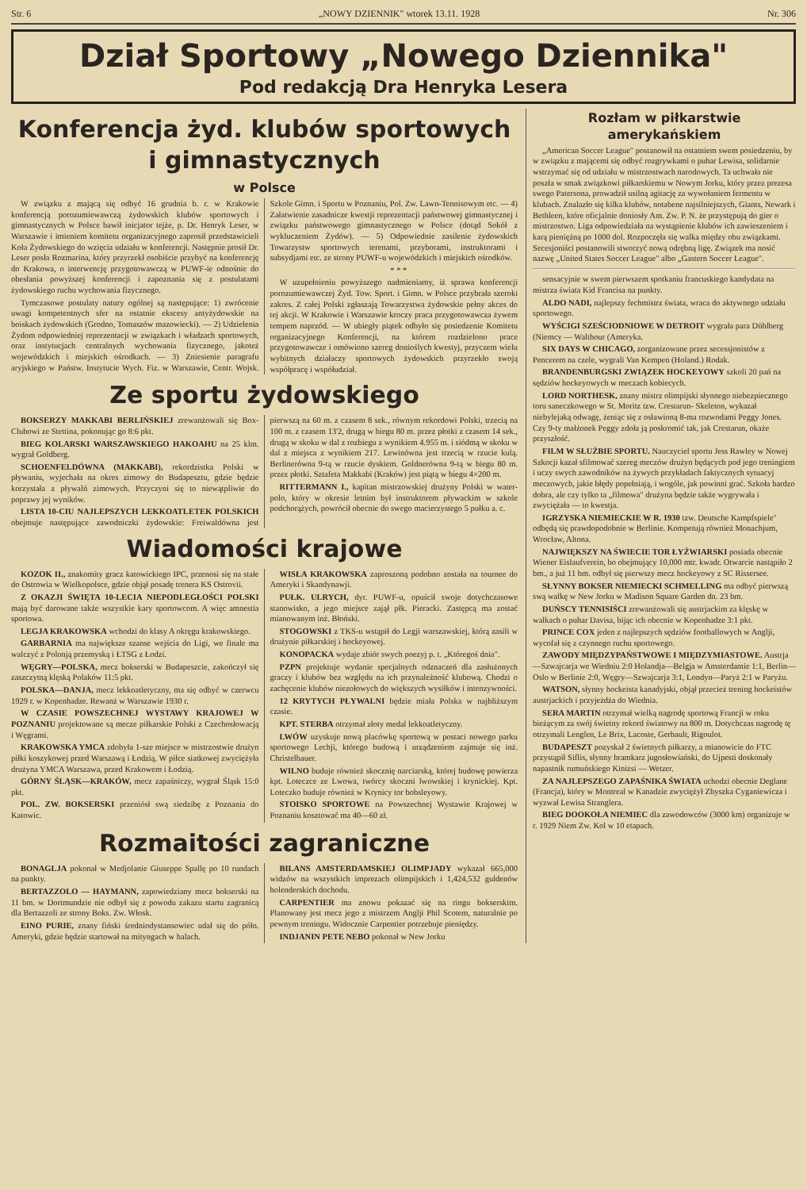Str. 6 „NOWY DZIENNIK" wtorek 13.11. 1928 Nr. 306
Dział Sportowy „Nowego Dziennika"
Pod redakcją Dra Henryka Lesera
Konferencja żyd. klubów sportowych i gimnastycznych
w Polsce
W związku z mającą się odbyć 16 grudnia b. r. w Krakowie konferencją porozumiewawczą żydowskich klubów sportowych i gimnastycznych w Polsce bawił inicjator tejże, p. Dr. Henryk Leser, w Warszawie i imieniem komitetu organizacyjnego zaprosił przedstawicieli Koła Żydowskiego do wzięcia udziału w konferencji. Następnie prosił Dr. Leser posła Rozmarina, który przyrzekł osobiście przybyć na konferencję do Krakowa, o interwencję przygotowawczą w PUWF-ie odnośnie do obesłania powyższej konferencji i zapoznania się z postulatami żydowskiego ruchu wychowania fizycznego.
Tymczasowe postulaty natury ogólnej są następujące: 1) zwrócenie uwagi kompetentnych sfer na ostatnie ekscesy antyżydowskie na boiskach żydowskich (Grodno, Tomaszów mazowiecki). — 2) Udzielenia Żydom odpowiedniej reprezentacji w związkach i władzach sportowych, oraz instytucjach centralnych wychowania fizycznego, jakoteż wojewódzkich i miejskich ośrodkach. — 3) Zniesienie paragrafu aryjskiego w Państw. Instytucie Wych. Fiz. w Warszawie, Centr. Wojsk. Szkole Gimn. i Sportu w Poznaniu, Pol. Zw. Lawn-Tennisowym etc. — 4) Załatwienie zasadnicze kwestji reprezentacji państwowej gimnastycznej i związku państwowego gimnastycznego w Polsce (dotąd Sokół z wykluczeniem Żydów). — 5) Odpowiednie zasilenie żydowskich Towarzystw sportowych terenami, przyborami, instruktorami i subsydjami etc. ze strony PUWF-u wojewódzkich i miejskich ośrodków.
* * *
W uzupełnieniu powyższego nadmieniamy, iż sprawa konferencji porozumiewawczej Żyd. Tow. Sport. i Gimn. w Polsce przybrała szeroki zakres. Z całej Polski zgłaszają Towarzystwa żydowskie pełny akces do tej akcji. W Krakowie i Warszawie kroczy praca przygotowawcza żywem tempem naprzód. — W ubiegły piątek odbyło się posiedzenie Komitetu organizacyjnego Konferencji, na którem rozdzielono prace przygotowawcze i omówiono szereg donioślych kwestyj, przyczem wielu wybitnych działaczy sportowych żydowskich przyrzekło swoją współpracę i współudział.
Ze sportu żydowskiego
BOKSERZY MAKKABI BERLIŃSKIEJ zrewanżowali się Box-Clubowi ze Stettina, pokonując go 8:6 pkt.
BIEG KOLARSKI WARSZAWSKIEGO HAKOAHU na 25 klm. wygrał Goldberg.
SCHOENFELDÓWNA (MAKKABI), rekordzistka Polski w pływaniu, wyjechała na okres zimowy do Budapesztu, gdzie będzie korzystała z pływalń zimowych. Przyczyni się to niewątpliwie do poprawy jej wyników.
LISTA 10-CIU NAJLEPSZYCH LEKKOATLETEK POLSKICH obejmuje następujące zawodniczki żydowskie: Freiwaldówna jest pierwszą na 60 m. z czasem 8 sek., równym rekordowi Polski, trzecią na 100 m. z czasem 13'2, drugą w biegu 80 m. przez płotki z czasem 14 sek., drugą w skoku w dal z rozbiegu z wynikiem 4.955 m. i siódmą w skoku w dal z miejsca z wynikiem 217. Lewinówna jest trzecią w rzucie kulą. Berlinerówna 9-tą w rzucie dyskiem. Goldnerówna 9-tą w biegu 80 m. przez płotki. Sztafeta Makkabi (Kraków) jest piątą w biegu 4×200 m.
RITTERMANN I., kapitan mistrzowskiej drużyny Polski w water-polo, który w okresie letnim był instruktorem pływackim w szkole podchorążych, powrócił obecnie do swego macierzystego 5 pułku a. c.
Wiadomości krajowe
KOZOK II., znakomity gracz katowickiego IPC, przenosi się na stałe do Ostrowia w Wielkopolsce, gdzie objął posadę trenera KS Ostrovii.
Z OKAZJI ŚWIĘTA 10-LECIA NIEPODLEGŁOŚCI POLSKI mają być darowane także wszystkie kary sportowcom. A więc amnestia sportowa.
LEGJA KRAKOWSKA wchodzi do klasy A okręgu krakowskiego.
GARBARNIA ma największe szanse wejścia do Ligi, we finale ma walczyć z Polonją przemyską i ŁTSG z Łodzi.
WĘGRY—POLSKA, mecz bokserski w Budapeszcie, zakończył się zaszczytną klęską Polaków 11:5 pkt.
POLSKA—DANJA, mecz lekkoatletyczny, ma się odbyć w czerwcu 1929 r. w Kopenhadze. Rewanż w Warszawie 1930 r.
W CZASIE POWSZECHNEJ WYSTAWY KRAJOWEJ W POZNANIU projektowane są mecze piłkarskie Polski z Czechosłowacją i Węgrami.
KRAKOWSKA YMCA zdobyła 1-sze miejsce w mistrzostwie drużyn piłki koszykowej przed Warszawą i Łodzią. W piłce siatkowej zwyciężyła drużyna YMCA Warszawa, przed Krakowem i Łodzią.
GÓRNY ŚLĄSK—KRAKÓW, mecz zapaśniczy, wygrał Śląsk 15:0 pkt.
POL. ZW. BOKSERSKI przeniósł swą siedzibę z Poznania do Katowic.
WISŁA KRAKOWSKA zaproszoną podobno została na tournee do Ameryki i Skandynawji.
PUŁK. ULRYCH, dyr. PUWF-u, opuścił swoje dotychczasowe stanowisko, a jego miejsce zajął płk. Pieracki. Zastępcą ma zostać mianowanym inż. Błoński.
STOGOWSKI z TKS-u wstąpił do Legji warszawskiej, którą zasili w drużynie piłkarskiej i hockeyowej.
KONOPACKA wydaje zbiór swych poezyj p. t. „Któregoś dnia".
PZPN projektuje wydanie specjalnych odznaczeń dla zasłużonych graczy i klubów bez względu na ich przynależność klubową. Chodzi o zachęcenie klubów niezołowych do większych wysiłków i intenzywności.
12 KRYTYCH PŁYWALNI będzie miała Polska w najbliższym czasie.
KPT. STERBA otrzymał złoty medal lekkoatletyczny.
LWÓW uzyskuje nową placówkę sportową w postaci nowego parku sportowego Lechji, którego budową i urządzeniem zajmuje się inż. Christelbauer.
WILNO buduje również skocznię narciarską, której budowę powierza kpt. Loteczce ze Lwowa, twórcy skoczni lwowskiej i krynickiej. Kpt. Loteczko buduje również w Krynicy tor bobsleyowy.
STOISKO SPORTOWE na Powszechnej Wystawie Krajowej w Poznaniu kosztować ma 40—60 zł.
Rozmaitości zagraniczne
BONAGLJA pokonał w Medjolanie Giuseppe Spallę po 10 rundach na punkty.
BERTAZZOLO — HAYMANN, zapowiedziany mecz bokserski na 11 bm. w Dortmundzie nie odbył się z powodu zakazu startu zagranicą dla Bertazzoli ze strony Boks. Zw. Włosk.
EINO PURIE, znany fiński średniodystansowiec udał się do półn. Ameryki, gdzie będzie startował na mityngach w halach.
BILANS AMSTERDAMSKIEJ OLIMPJADY wykazał 665,000 widzów na wszystkich imprezach olimpijskich i 1,424,532 guldenów holenderskich dochodu.
CARPENTIER ma znowu pokazać się na ringu bokserskim. Planowany jest mecz jego z mistrzem Anglji Phil Scotem, naturalnie po pewnym treningu. Widocznie Carpentier potrzebuje pieniędzy.
INDJANIN PETE NEBO pokonał w New Jorku
Rozłam w piłkarstwie amerykańskiem
„American Soccer League" postanowił na ostatniem swem posiedzeniu, by w związku z mającemi się odbyć rozgrywkami o puhar Lewisa, solidarnie wstrzymać się od udziału w mistrzostwach narodowych. Ta uchwała nie poszła w smak związkowi piłkarskiemu w Nowym Jorku, który przez prezesa swego Patersona, prowadził usilną agitację za wywołaniem fermentu w klubach. Znalazło się kilka klubów, notabene najsilniejszych, Giants, Newark i Bethleen, które oficjalnie doniosły Am. Zw. P. N. że przystępują do gier o mistrzostwo. Liga odpowiedziała na wystąpienie klubów ich zawieszeniem i karą pieniężną po 1000 dol. Rozpoczęła się walka między obu związkami. Secesjoniści postanowili stworzyć nową odrębną ligę. Związek ma nosić nazwę „United States Soccer League" albo „Gastern Soccer League".
sensacyjnie w swem pierwszem spotkaniu francuskiego kandydata na mistrza świata Kid Francisa na punkty.
ALDO NADI, najlepszy fechmistrz świata, wraca do aktywnego udziału sportowego.
WYŚCIGI SZEŚCIODNIOWE W DETROIT wygrała para Dühlberg (Niemcy — Walthour (Ameryka.
SIX DAYS W CHICAGO, zorganizowane przez secessjonistów z Pencerem na czele, wygrali Van Kempen (Holand.) Rodak.
BRANDENBURGSKI ZWIĄZEK HOCKEYOWY szkoli 20 pań na sędziów hockeyowych w meczach kobiecych.
LORD NORTHESK, znany mistrz olimpijski słynnego niebezpiecznego toru saneczkowego w St. Moritz tzw. Crestarun- Skeleton, wykazał niebylejaką odwagę, żeniąc się z osławioną 8-ma rozwodami Peggy Jones. Czy 9-ty małżonek Peggy zdoła ją poskromić tak, jak Crestarun, okaże przyszłość.
FILM W SŁUŻBIE SPORTU. Nauczyciel sportu Jess Rawley w Nowej Szkocji kazał sfilmować szereg meczów drużyn będących pod jego treningiem i uczy swych zawodników na żywych przykładach faktycznych sytuacyj meczowych, jakie błędy popełniają, i wogóle, jak powinni grać. Szkoła bardzo dobra, ale czy tylko ta „filmowa" drużyna będzie także wygrywała i zwyciężała — to kwestja.
IGRZYSKA NIEMIECKIE W R. 1930 tzw. Deutsche Kampfspiele" odbędą się prawdopodobnie w Berlinie. Kompetują również Monachjum, Wrocław, Altona.
NAJWIĘKSZY NA ŚWIECIE TOR ŁYŻWIARSKI posiada obecnie Wiener Eislaufverein, bo obejmujący 10,000 mtr. kwadr. Otwarcie nastąpiło 2 bm., a już 11 bm. odbył się pierwszy mecz hockeyowy z SC Rissersee.
SŁYNNY BOKSER NIEMIECKI SCHMELLING ma odbyć pierwszą swą walkę w New Jorku w Madison Square Garden dn. 23 bm.
DUŃSCY TENNISIŚCI zrewanżowali się austrjackim za klęskę w walkach o puhar Davisa, bijąc ich obecnie w Kopenhadze 3:1 pkt.
PRINCE COX jeden z najlepszych sędziów footballowych w Anglji, wycofał się z czynnego ruchu sportowego.
ZAWODY MIĘDZYPAŃSTWOWE I MIĘDZYMIASTOWE. Austrja—Szwajcarja we Wiedniu 2:0 Holandja—Belgja w Amsterdamie 1:1, Berlin—Oslo w Berlinie 2:0, Węgry—Szwajcarja 3:1, Londyn—Paryż 2:1 w Paryżu.
WATSON, słynny hockeista kanadyjski, objął przecież trening hockeistów austrjackich i przyjeżdża do Wiednia.
SERA MARTIN otrzymał wielką nagrodę sportową Francji w roku bieżącym za swój świetny rekord światowy na 800 m. Dotychczas nagrodę tę otrzymali Lenglen, Le Brix, Lacoste, Gerbault, Rigoulot.
BUDAPESZT pozyskał 2 świetnych piłkarzy, a mianowicie do FTC przystąpił Siflis, słynny bramkarz jugosłowiański, do Ujpesti doskonały napastnik rumuńskiego Kinizsi — Wetzer.
ZA NAJLEPSZEGO ZAPAŚNIKA ŚWIATA uchodzi obecnie Deglane (Francja), który w Montreal w Kanadzie zwyciężył Zbyszka Cyganiewicza i wyzwał Lewisa Stranglera.
BIEG DOOKOŁA NIEMIEC dla zawodowców (3000 km) organizuje w r. 1929 Niem Zw. Kol w 10 etapach.